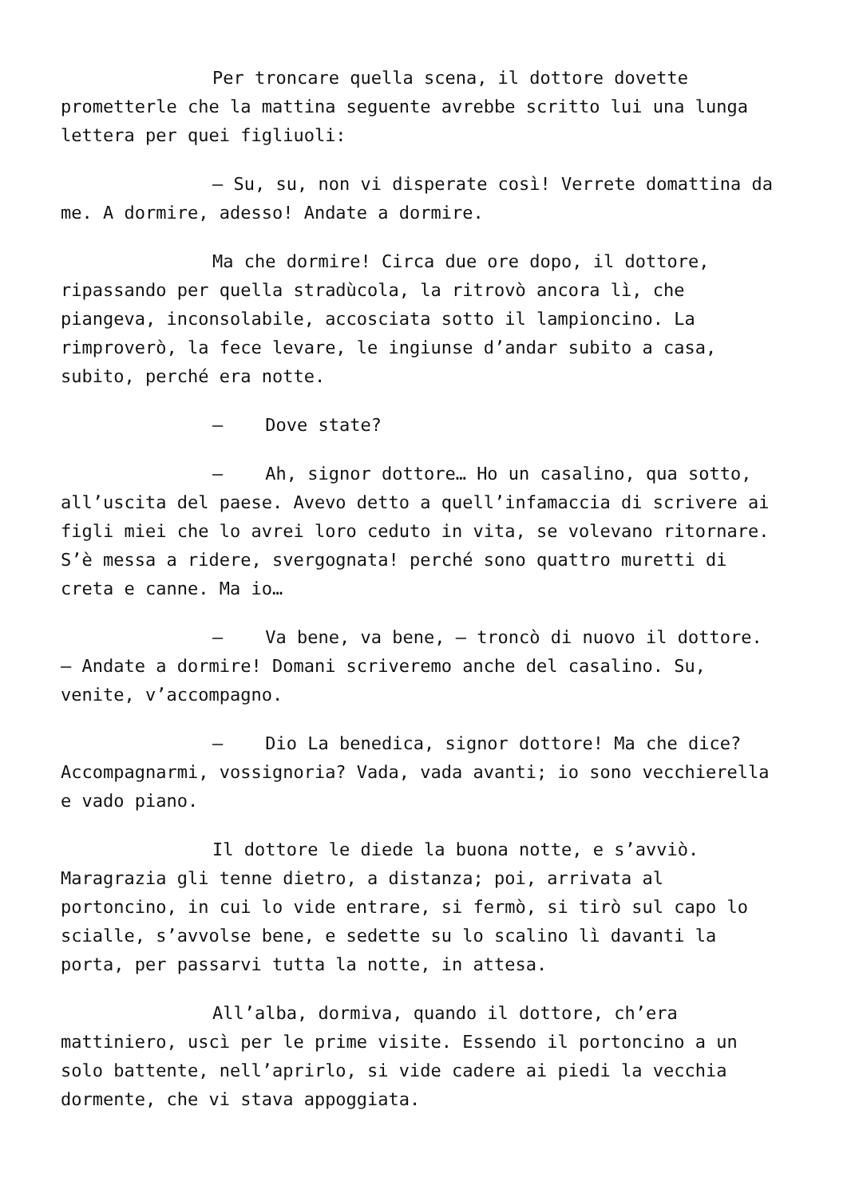Per troncare quella scena, il dottore dovette prometterle che la mattina seguente avrebbe scritto lui una lunga lettera per quei figliuoli:
– Su, su, non vi disperate così! Verrete domattina da me. A dormire, adesso! Andate a dormire.
Ma che dormire! Circa due ore dopo, il dottore, ripassando per quella stradùcola, la ritrovò ancora lì, che piangeva, inconsolabile, accosciata sotto il lampioncino. La rimproverò, la fece levare, le ingiunse d’andar subito a casa, subito, perché era notte.
– Dove state?
– Ah, signor dottore… Ho un casalino, qua sotto, all’uscita del paese. Avevo detto a quell’infamaccia di scrivere ai figli miei che lo avrei loro ceduto in vita, se volevano ritornare. S’è messa a ridere, svergognata! perché sono quattro muretti di creta e canne. Ma io…
– Va bene, va bene, – troncò di nuovo il dottore. – Andate a dormire! Domani scriveremo anche del casalino. Su, venite, v’accompagno.
– Dio La benedica, signor dottore! Ma che dice? Accompagnarmi, vossignoria? Vada, vada avanti; io sono vecchierella e vado piano.
Il dottore le diede la buona notte, e s’avviò. Maragrazia gli tenne dietro, a distanza; poi, arrivata al portoncino, in cui lo vide entrare, si fermò, si tirò sul capo lo scialle, s’avvolse bene, e sedette su lo scalino lì davanti la porta, per passarvi tutta la notte, in attesa.
All’alba, dormiva, quando il dottore, ch’era mattiniero, uscì per le prime visite. Essendo il portoncino a un solo battente, nell’aprirlo, si vide cadere ai piedi la vecchia dormente, che vi stava appoggiata.